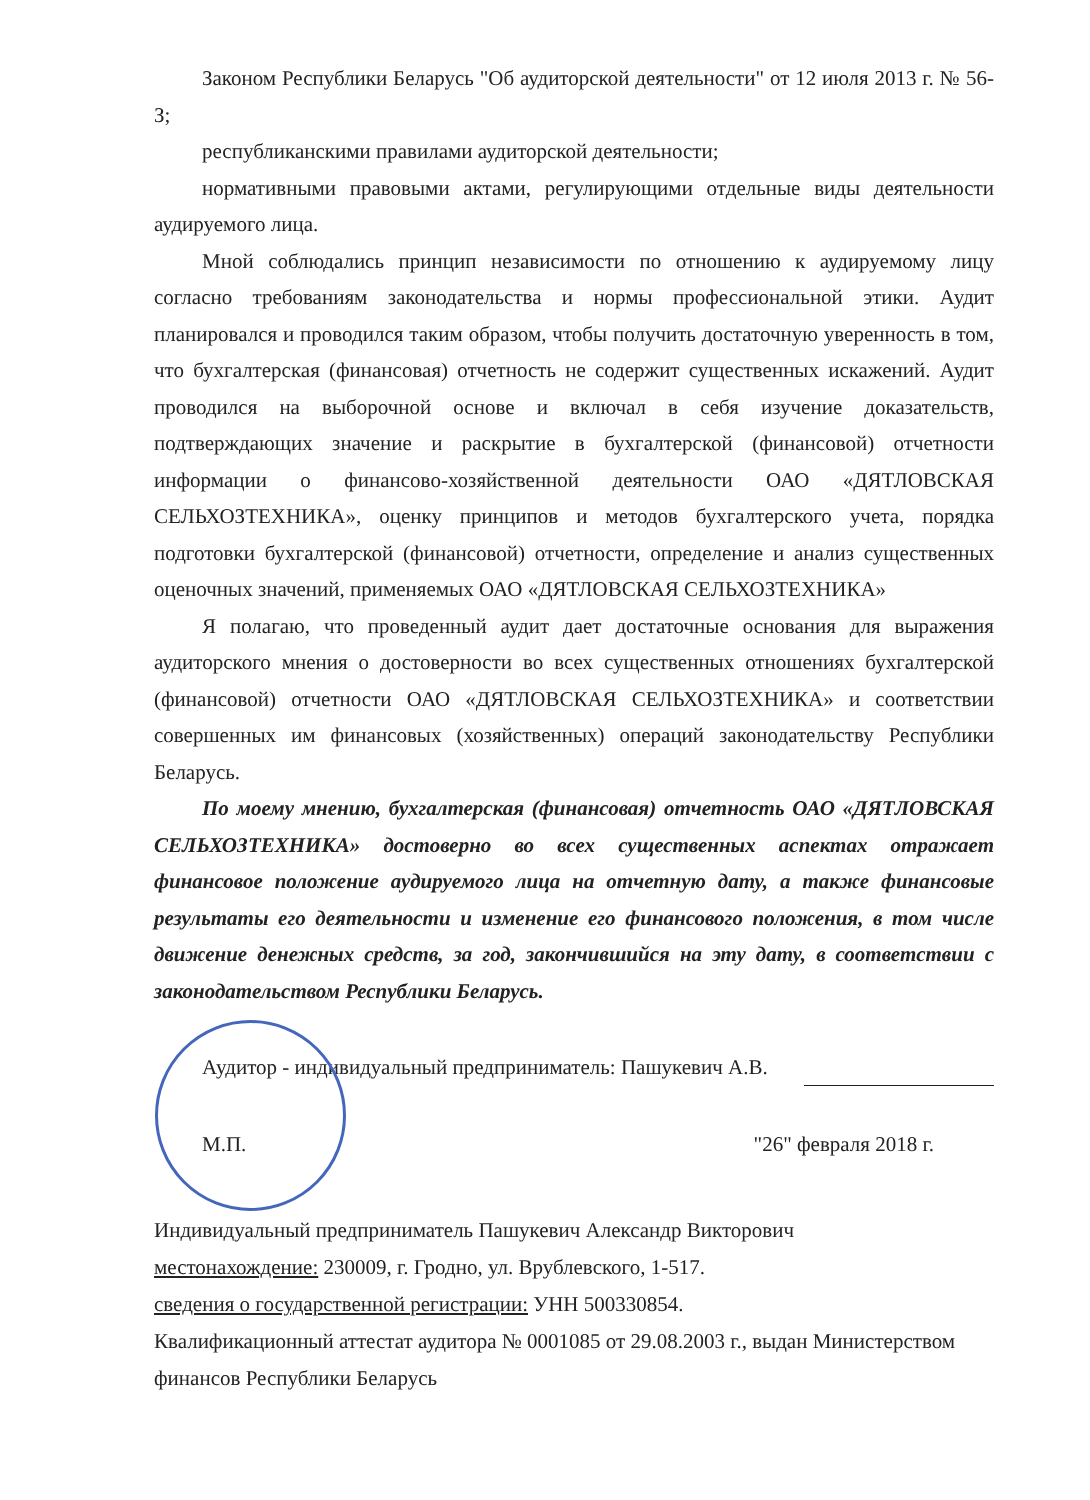Законом Республики Беларусь "Об аудиторской деятельности" от 12 июля 2013 г. № 56-З;
республиканскими правилами аудиторской деятельности;
нормативными правовыми актами, регулирующими отдельные виды деятельности аудируемого лица.
Мной соблюдались принцип независимости по отношению к аудируемому лицу согласно требованиям законодательства и нормы профессиональной этики. Аудит планировался и проводился таким образом, чтобы получить достаточную уверенность в том, что бухгалтерская (финансовая) отчетность не содержит существенных искажений. Аудит проводился на выборочной основе и включал в себя изучение доказательств, подтверждающих значение и раскрытие в бухгалтерской (финансовой) отчетности информации о финансово-хозяйственной деятельности ОАО «ДЯТЛОВСКАЯ СЕЛЬХОЗТЕХНИКА», оценку принципов и методов бухгалтерского учета, порядка подготовки бухгалтерской (финансовой) отчетности, определение и анализ существенных оценочных значений, применяемых ОАО «ДЯТЛОВСКАЯ СЕЛЬХОЗТЕХНИКА»
Я полагаю, что проведенный аудит дает достаточные основания для выражения аудиторского мнения о достоверности во всех существенных отношениях бухгалтерской (финансовой) отчетности ОАО «ДЯТЛОВСКАЯ СЕЛЬХОЗТЕХНИКА» и соответствии совершенных им финансовых (хозяйственных) операций законодательству Республики Беларусь.
По моему мнению, бухгалтерская (финансовая) отчетность ОАО «ДЯТЛОВСКАЯ СЕЛЬХОЗТЕХНИКА» достоверно во всех существенных аспектах отражает финансовое положение аудируемого лица на отчетную дату, а также финансовые результаты его деятельности и изменение его финансового положения, в том числе движение денежных средств, за год, закончившийся на эту дату, в соответствии с законодательством Республики Беларусь.
Аудитор - индивидуальный предприниматель: Пашукевич А.В.
М.П. "26" февраля 2018 г.
Индивидуальный предприниматель Пашукевич Александр Викторович
местонахождение: 230009, г. Гродно, ул. Врублевского, 1-517.
сведения о государственной регистрации: УНН 500330854.
Квалификационный аттестат аудитора № 0001085 от 29.08.2003 г., выдан Министерством финансов Республики Беларусь